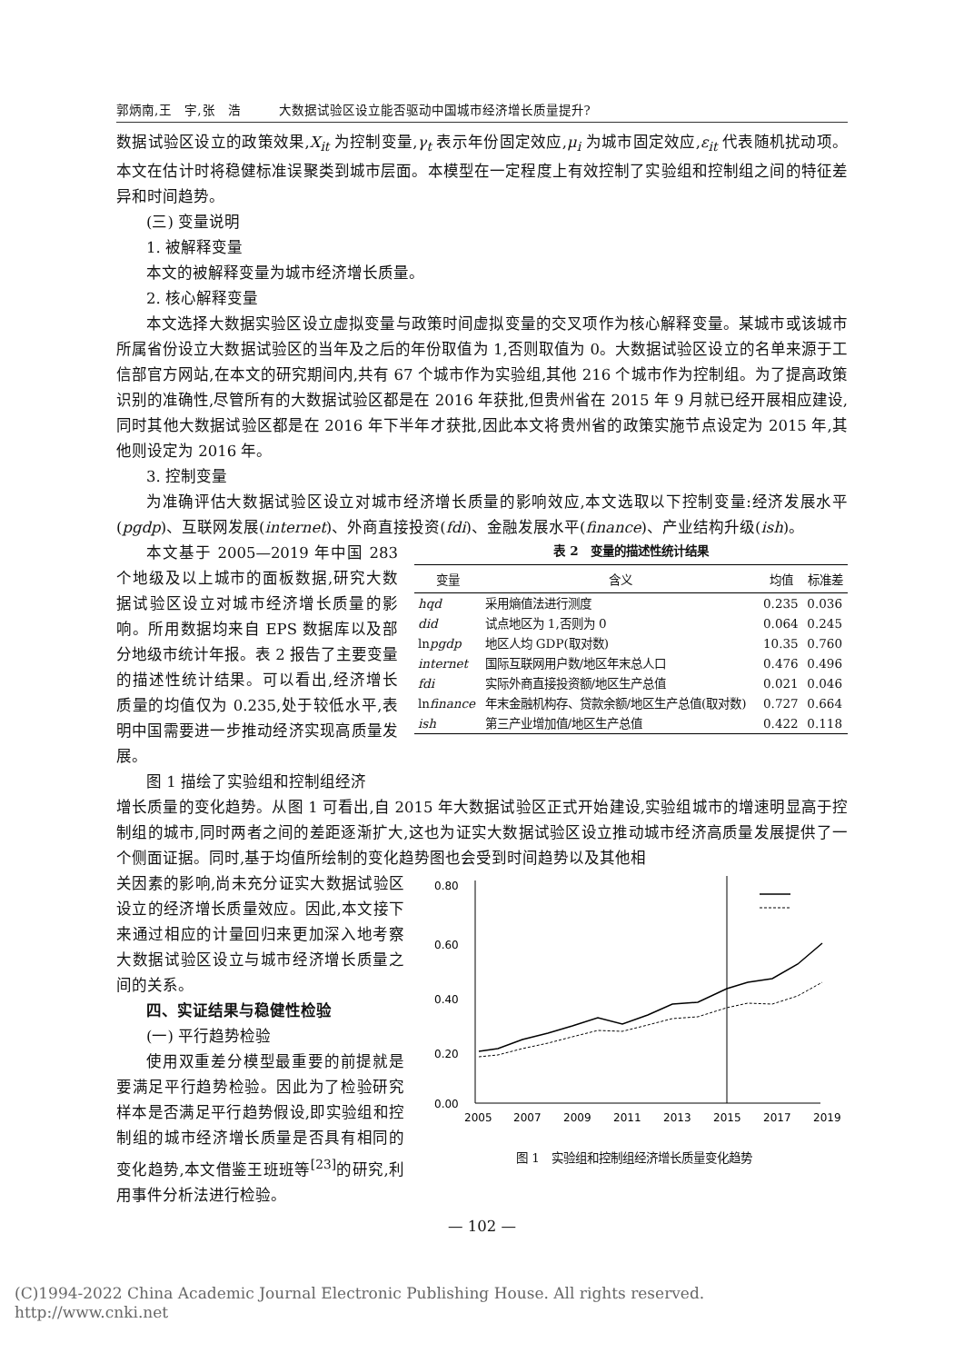郭炳南,王　宇,张　浩　　　大数据试验区设立能否驱动中国城市经济增长质量提升?
数据试验区设立的政策效果,X<sub>it</sub> 为控制变量,γ<sub>t</sub> 表示年份固定效应,μ<sub>i</sub> 为城市固定效应,ε<sub>it</sub> 代表随机扰动项。本文在估计时将稳健标准误聚类到城市层面。本模型在一定程度上有效控制了实验组和控制组之间的特征差异和时间趋势。
(三) 变量说明
1. 被解释变量
本文的被解释变量为城市经济增长质量。
2. 核心解释变量
本文选择大数据实验区设立虚拟变量与政策时间虚拟变量的交叉项作为核心解释变量。某城市或该城市所属省份设立大数据试验区的当年及之后的年份取值为 1,否则取值为 0。大数据试验区设立的名单来源于工信部官方网站,在本文的研究期间内,共有 67 个城市作为实验组,其他 216 个城市作为控制组。为了提高政策识别的准确性,尽管所有的大数据试验区都是在 2016 年获批,但贵州省在 2015 年 9 月就已经开展相应建设,同时其他大数据试验区都是在 2016 年下半年才获批,因此本文将贵州省的政策实施节点设定为 2015 年,其他则设定为 2016 年。
3. 控制变量
为准确评估大数据试验区设立对城市经济增长质量的影响效应,本文选取以下控制变量:经济发展水平(pgdp)、互联网发展(internet)、外商直接投资(fdi)、金融发展水平(finance)、产业结构升级(ish)。
本文基于 2005—2019 年中国 283 个地级及以上城市的面板数据,研究大数据试验区设立对城市经济增长质量的影响。所用数据均来自 EPS 数据库以及部分地级市统计年报。表 2 报告了主要变量的描述性统计结果。可以看出,经济增长质量的均值仅为 0.235,处于较低水平,表明中国需要进一步推动经济实现高质量发展。
图 1 描绘了实验组和控制组经济
表 2　变量的描述性统计结果
| 变量 | 含义 | 均值 | 标准差 |
| --- | --- | --- | --- |
| hqd | 采用熵值法进行测度 | 0.235 | 0.036 |
| did | 试点地区为 1,否则为 0 | 0.064 | 0.245 |
| ln pgdp | 地区人均 GDP(取对数) | 10.35 | 0.760 |
| internet | 国际互联网用户数/地区年末总人口 | 0.476 | 0.496 |
| fdi | 实际外商直接投资额/地区生产总值 | 0.021 | 0.046 |
| ln finance | 年末金融机构存、贷款余额/地区生产总值(取对数) | 0.727 | 0.664 |
| ish | 第三产业增加值/地区生产总值 | 0.422 | 0.118 |
增长质量的变化趋势。从图 1 可看出,自 2015 年大数据试验区正式开始建设,实验组城市的增速明显高于控制组的城市,同时两者之间的差距逐渐扩大,这也为证实大数据试验区设立推动城市经济高质量发展提供了一个侧面证据。同时,基于均值所绘制的变化趋势图也会受到时间趋势以及其他相
关因素的影响,尚未充分证实大数据试验区设立的经济增长质量效应。因此,本文接下来通过相应的计量回归来更加深入地考察大数据试验区设立与城市经济增长质量之间的关系。
四、实证结果与稳健性检验
(一) 平行趋势检验
使用双重差分模型最重要的前提就是要满足平行趋势检验。因此为了检验研究样本是否满足平行趋势假设,即实验组和控制组的城市经济增长质量是否具有相同的变化趋势,本文借鉴王班班等<sup>[23]</sup>的研究,利用事件分析法进行检验。
0.80
0.60
0.40
0.20
0.00
2005
2007
2009
2011
2013
2015
2017
2019
图 1　实验组和控制组经济增长质量变化趋势
— 102 —
(C)1994-2022 China Academic Journal Electronic Publishing House. All rights reserved.　http://www.cnki.net